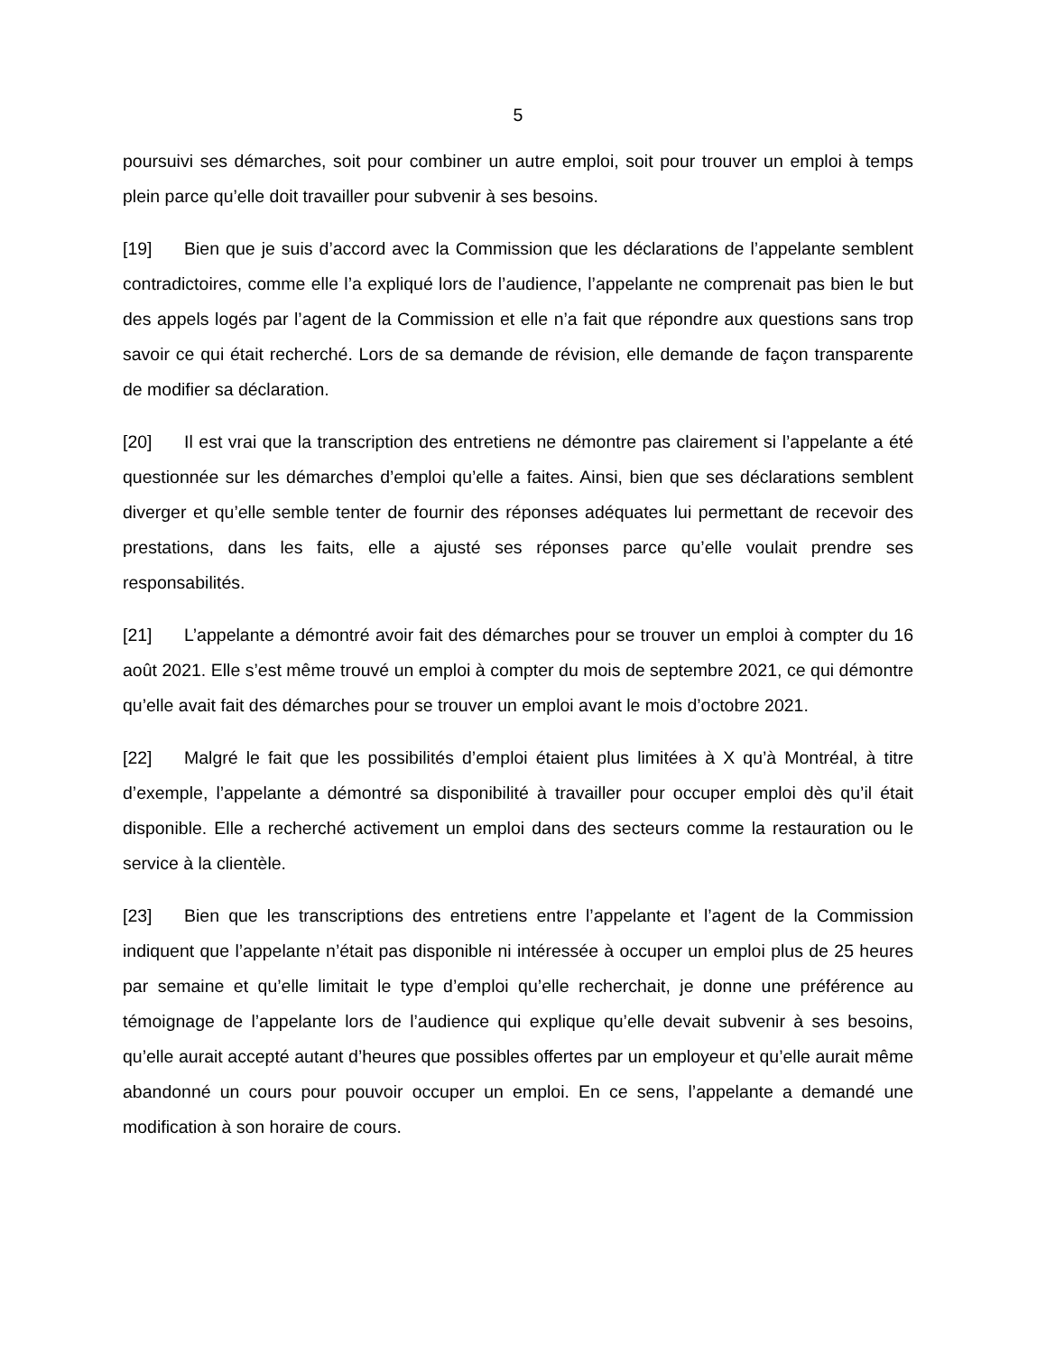5
poursuivi ses démarches, soit pour combiner un autre emploi, soit pour trouver un emploi à temps plein parce qu’elle doit travailler pour subvenir à ses besoins.
[19] Bien que je suis d’accord avec la Commission que les déclarations de l’appelante semblent contradictoires, comme elle l’a expliqué lors de l’audience, l’appelante ne comprenait pas bien le but des appels logés par l’agent de la Commission et elle n’a fait que répondre aux questions sans trop savoir ce qui était recherché. Lors de sa demande de révision, elle demande de façon transparente de modifier sa déclaration.
[20] Il est vrai que la transcription des entretiens ne démontre pas clairement si l’appelante a été questionnée sur les démarches d’emploi qu’elle a faites. Ainsi, bien que ses déclarations semblent diverger et qu’elle semble tenter de fournir des réponses adéquates lui permettant de recevoir des prestations, dans les faits, elle a ajusté ses réponses parce qu’elle voulait prendre ses responsabilités.
[21] L’appelante a démontré avoir fait des démarches pour se trouver un emploi à compter du 16 août 2021. Elle s’est même trouvé un emploi à compter du mois de septembre 2021, ce qui démontre qu’elle avait fait des démarches pour se trouver un emploi avant le mois d’octobre 2021.
[22] Malgré le fait que les possibilités d’emploi étaient plus limitées à X qu’à Montréal, à titre d’exemple, l’appelante a démontré sa disponibilité à travailler pour occuper emploi dès qu’il était disponible. Elle a recherché activement un emploi dans des secteurs comme la restauration ou le service à la clientèle.
[23] Bien que les transcriptions des entretiens entre l’appelante et l’agent de la Commission indiquent que l’appelante n’était pas disponible ni intéressée à occuper un emploi plus de 25 heures par semaine et qu’elle limitait le type d’emploi qu’elle recherchait, je donne une préférence au témoignage de l’appelante lors de l’audience qui explique qu’elle devait subvenir à ses besoins, qu’elle aurait accepté autant d’heures que possibles offertes par un employeur et qu’elle aurait même abandonné un cours pour pouvoir occuper un emploi. En ce sens, l’appelante a demandé une modification à son horaire de cours.